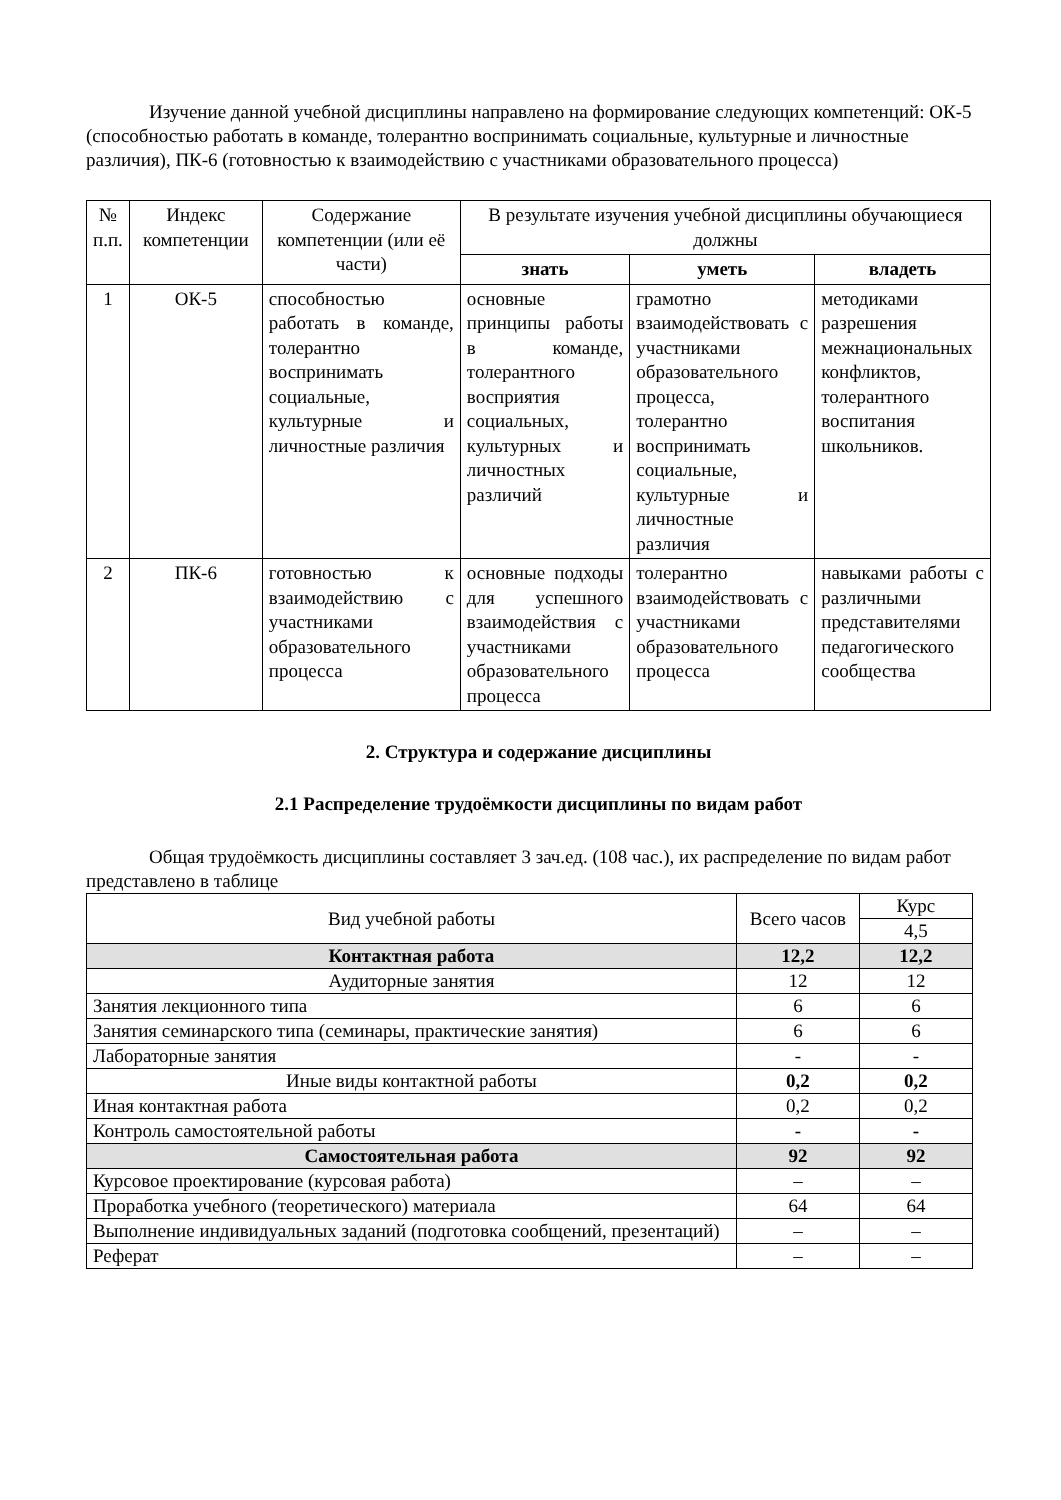Изучение данной учебной дисциплины направлено на формирование следующих компетенций: ОК-5 (способностью работать в команде, толерантно воспринимать социальные, культурные и личностные различия), ПК-6 (готовностью к взаимодействию с участниками образовательного процесса)
| № п.п. | Индекс компетенции | Содержание компетенции (или её части) | В результате изучения учебной дисциплины обучающиеся должны | | |
| --- | --- | --- | --- | --- | --- |
| | | | знать | уметь | владеть |
| 1 | ОК-5 | способностью работать в команде, толерантно воспринимать социальные, культурные и личностные различия | основные принципы работы в команде, толерантного восприятия социальных, культурных и личностных различий | грамотно взаимодействовать с участниками образовательного процесса, толерантно воспринимать социальные, культурные и личностные различия | методиками разрешения межнациональных конфликтов, толерантного воспитания школьников. |
| 2 | ПК-6 | готовностью к взаимодействию с участниками образовательного процесса | основные подходы для успешного взаимодействия с участниками образовательного процесса | толерантно взаимодействовать с участниками образовательного процесса | навыками работы с различными представителями педагогического сообщества |
2. Структура и содержание дисциплины
2.1 Распределение трудоёмкости дисциплины по видам работ
Общая трудоёмкость дисциплины составляет 3 зач.ед. (108 час.), их распределение по видам работ представлено в таблице
| Вид учебной работы | Всего часов | Курс |
| | | 4,5 |
| Контактная работа | 12,2 | 12,2 |
| Аудиторные занятия | 12 | 12 |
| Занятия лекционного типа | 6 | 6 |
| Занятия семинарского типа (семинары, практические занятия) | 6 | 6 |
| Лабораторные занятия | - | - |
| Иные виды контактной работы | 0,2 | 0,2 |
| Иная контактная работа | 0,2 | 0,2 |
| Контроль самостоятельной работы | - | - |
| Самостоятельная работа | 92 | 92 |
| Курсовое проектирование (курсовая работа) | – | – |
| Проработка учебного (теоретического) материала | 64 | 64 |
| Выполнение индивидуальных заданий (подготовка сообщений, презентаций) | – | – |
| Реферат | – | – |